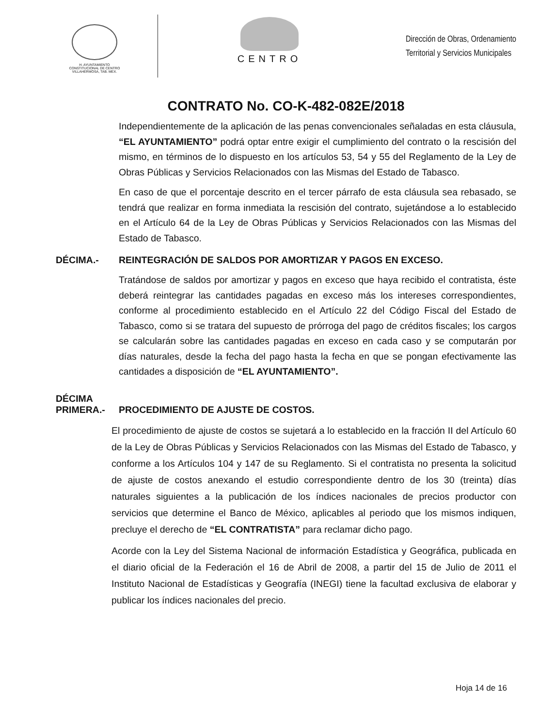H. AYUNTAMIENTO
CONSTITUCIONAL DE CENTRO
VILLAHERMOSA, TAB. MEX.
CENTRO
Dirección de Obras, Ordenamiento
Territorial y Servicios Municipales
CONTRATO No. CO-K-482-082E/2018
Independientemente de la aplicación de las penas convencionales señaladas en esta cláusula, “EL AYUNTAMIENTO” podrá optar entre exigir el cumplimiento del contrato o la rescisión del mismo, en términos de lo dispuesto en los artículos 53, 54 y 55 del Reglamento de la Ley de Obras Públicas y Servicios Relacionados con las Mismas del Estado de Tabasco.
En caso de que el porcentaje descrito en el tercer párrafo de esta cláusula sea rebasado, se tendrá que realizar en forma inmediata la rescisión del contrato, sujetándose a lo establecido en el Artículo 64 de la Ley de Obras Públicas y Servicios Relacionados con las Mismas del Estado de Tabasco.
DÉCIMA.- REINTEGRACIÓN DE SALDOS POR AMORTIZAR Y PAGOS EN EXCESO.
Tratándose de saldos por amortizar y pagos en exceso que haya recibido el contratista, éste deberá reintegrar las cantidades pagadas en exceso más los intereses correspondientes, conforme al procedimiento establecido en el Artículo 22 del Código Fiscal del Estado de Tabasco, como si se tratara del supuesto de prórroga del pago de créditos fiscales; los cargos se calcularán sobre las cantidades pagadas en exceso en cada caso y se computarán por días naturales, desde la fecha del pago hasta la fecha en que se pongan efectivamente las cantidades a disposición de “EL AYUNTAMIENTO”.
DÉCIMA
PRIMERA.-
PROCEDIMIENTO DE AJUSTE DE COSTOS.
El procedimiento de ajuste de costos se sujetará a lo establecido en la fracción II del Artículo 60 de la Ley de Obras Públicas y Servicios Relacionados con las Mismas del Estado de Tabasco, y conforme a los Artículos 104 y 147 de su Reglamento. Si el contratista no presenta la solicitud de ajuste de costos anexando el estudio correspondiente dentro de los 30 (treinta) días naturales siguientes a la publicación de los índices nacionales de precios productor con servicios que determine el Banco de México, aplicables al periodo que los mismos indiquen, precluye el derecho de “EL CONTRATISTA” para reclamar dicho pago.
Acorde con la Ley del Sistema Nacional de información Estadística y Geográfica, publicada en el diario oficial de la Federación el 16 de Abril de 2008, a partir del 15 de Julio de 2011 el Instituto Nacional de Estadísticas y Geografía (INEGI) tiene la facultad exclusiva de elaborar y publicar los índices nacionales del precio.
Hoja 14 de 16